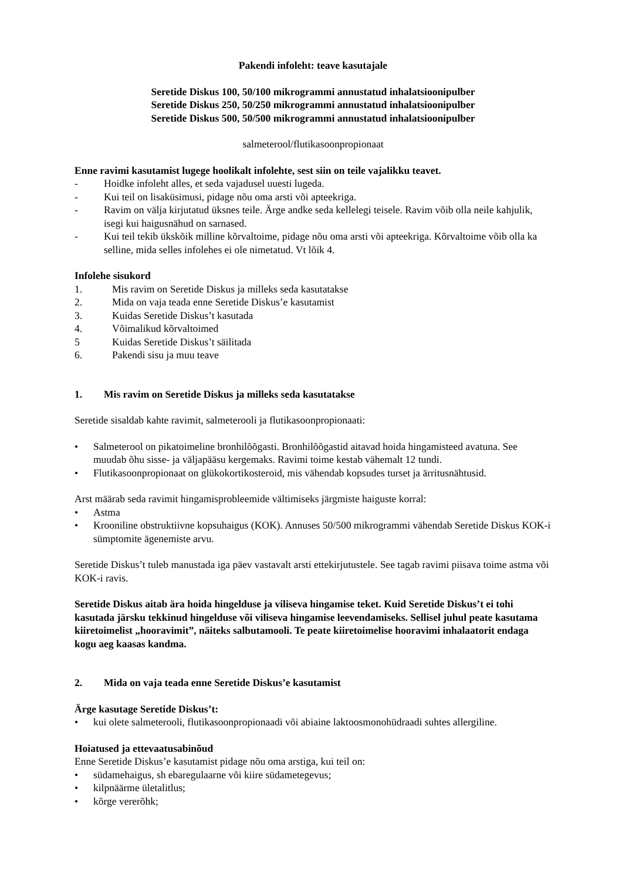Pakendi infoleht: teave kasutajale
Seretide Diskus 100, 50/100 mikrogrammi annustatud inhalatsioonipulber
Seretide Diskus 250, 50/250 mikrogrammi annustatud inhalatsioonipulber
Seretide Diskus 500, 50/500 mikrogrammi annustatud inhalatsioonipulber
salmeterool/flutikasoonpropionaat
Enne ravimi kasutamist lugege hoolikalt infolehte, sest siin on teile vajalikku teavet.
- Hoidke infoleht alles, et seda vajadusel uuesti lugeda.
- Kui teil on lisaküsimusi, pidage nõu oma arsti või apteekriga.
- Ravim on välja kirjutatud üksnes teile. Ärge andke seda kellelegi teisele. Ravim võib olla neile kahjulik, isegi kui haigusnähud on sarnased.
- Kui teil tekib ükskõik milline kõrvaltoime, pidage nõu oma arsti või apteekriga. Kõrvaltoime võib olla ka selline, mida selles infolehes ei ole nimetatud. Vt lõik 4.
Infolehe sisukord
1. Mis ravim on Seretide Diskus ja milleks seda kasutatakse
2. Mida on vaja teada enne Seretide Diskus’e kasutamist
3. Kuidas Seretide Diskus’t kasutada
4. Võimalikud kõrvaltoimed
5 Kuidas Seretide Diskus’t säilitada
6. Pakendi sisu ja muu teave
1. Mis ravim on Seretide Diskus ja milleks seda kasutatakse
Seretide sisaldab kahte ravimit, salmeterooli ja flutikasoonpropionaati:
• Salmeterool on pikatoimeline bronhilõõgasti. Bronhilõõgastid aitavad hoida hingamisteed avatuna. See muudab õhu sisse- ja väljapääsu kergemaks. Ravimi toime kestab vähemalt 12 tundi.
• Flutikasoonpropionaat on glükokortikosteroid, mis vähendab kopsudes turset ja ärritusnähtusid.
Arst määrab seda ravimit hingamisprobleemide vältimiseks järgmiste haiguste korral:
• Astma
• Krooniline obstruktiivne kopsuhaigus (KOK). Annuses 50/500 mikrogrammi vähendab Seretide Diskus KOK-i sümptomite ägenemiste arvu.
Seretide Diskus’t tuleb manustada iga päev vastavalt arsti ettekirjutustele. See tagab ravimi piisava toime astma või KOK-i ravis.
Seretide Diskus aitab ära hoida hingelduse ja viliseva hingamise teket. Kuid Seretide Diskus’t ei tohi kasutada järsku tekkinud hingelduse või viliseva hingamise leevendamiseks. Sellisel juhul peate kasutama kiiretoimelist „hooravimit”, näiteks salbutamooli. Te peate kiiretoimelise hooravimi inhalaatorit endaga kogu aeg kaasas kandma.
2. Mida on vaja teada enne Seretide Diskus’e kasutamist
Ärge kasutage Seretide Diskus’t:
• kui olete salmeterooli, flutikasoonpropionaadi või abiaine laktoosmonohüdraadi suhtes allergiline.
Hoiatused ja ettevaatusabinõud
Enne Seretide Diskus’e kasutamist pidage nõu oma arstiga, kui teil on:
• südamehaigus, sh ebaregulaarne või kiire südametegevus;
• kilpnäärme ületalitlus;
• kõrge vererõhk;